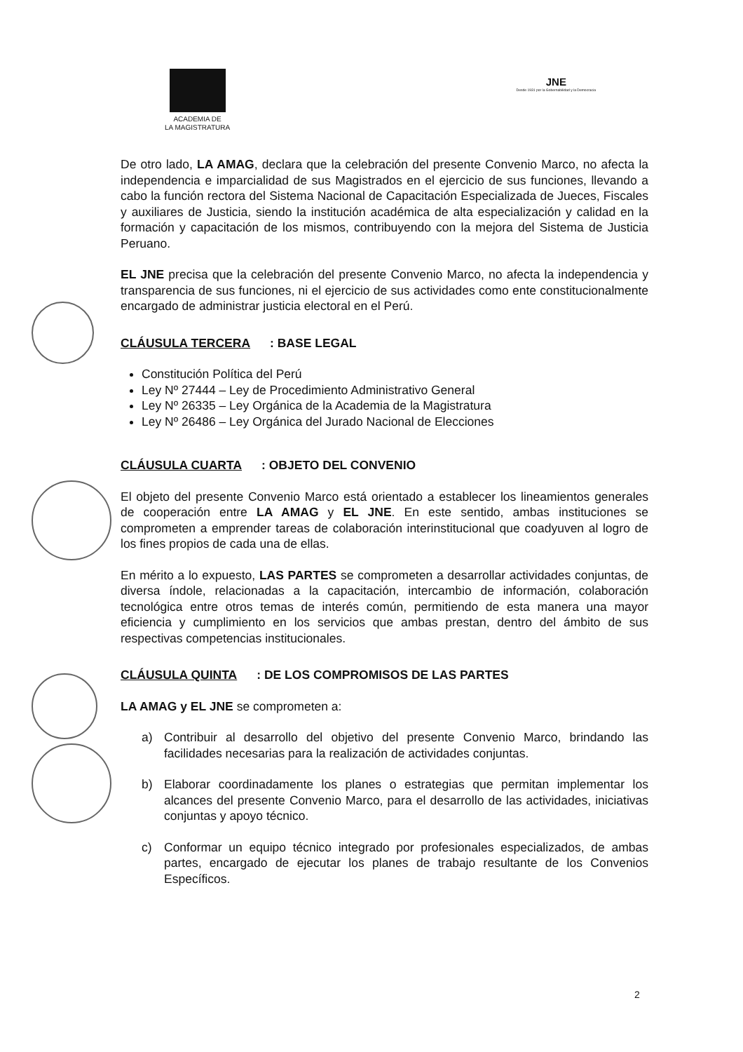ACADEMIA DE
LA MAGISTRATURA
JNE
Desde 1931 por la Gobernabilidad y la Democracia
De otro lado, LA AMAG, declara que la celebración del presente Convenio Marco, no afecta la independencia e imparcialidad de sus Magistrados en el ejercicio de sus funciones, llevando a cabo la función rectora del Sistema Nacional de Capacitación Especializada de Jueces, Fiscales y auxiliares de Justicia, siendo la institución académica de alta especialización y calidad en la formación y capacitación de los mismos, contribuyendo con la mejora del Sistema de Justicia Peruano.
EL JNE precisa que la celebración del presente Convenio Marco, no afecta la independencia y transparencia de sus funciones, ni el ejercicio de sus actividades como ente constitucionalmente encargado de administrar justicia electoral en el Perú.
CLÁUSULA TERCERA: BASE LEGAL
Constitución Política del Perú
Ley Nº 27444 – Ley de Procedimiento Administrativo General
Ley Nº 26335 – Ley Orgánica de la Academia de la Magistratura
Ley Nº 26486 – Ley Orgánica del Jurado Nacional de Elecciones
CLÁUSULA CUARTA: OBJETO DEL CONVENIO
El objeto del presente Convenio Marco está orientado a establecer los lineamientos generales de cooperación entre LA AMAG y EL JNE. En este sentido, ambas instituciones se comprometen a emprender tareas de colaboración interinstitucional que coadyuven al logro de los fines propios de cada una de ellas.
En mérito a lo expuesto, LAS PARTES se comprometen a desarrollar actividades conjuntas, de diversa índole, relacionadas a la capacitación, intercambio de información, colaboración tecnológica entre otros temas de interés común, permitiendo de esta manera una mayor eficiencia y cumplimiento en los servicios que ambas prestan, dentro del ámbito de sus respectivas competencias institucionales.
CLÁUSULA QUINTA: DE LOS COMPROMISOS DE LAS PARTES
LA AMAG y EL JNE se comprometen a:
a) Contribuir al desarrollo del objetivo del presente Convenio Marco, brindando las facilidades necesarias para la realización de actividades conjuntas.
b) Elaborar coordinadamente los planes o estrategias que permitan implementar los alcances del presente Convenio Marco, para el desarrollo de las actividades, iniciativas conjuntas y apoyo técnico.
c) Conformar un equipo técnico integrado por profesionales especializados, de ambas partes, encargado de ejecutar los planes de trabajo resultante de los Convenios Específicos.
2